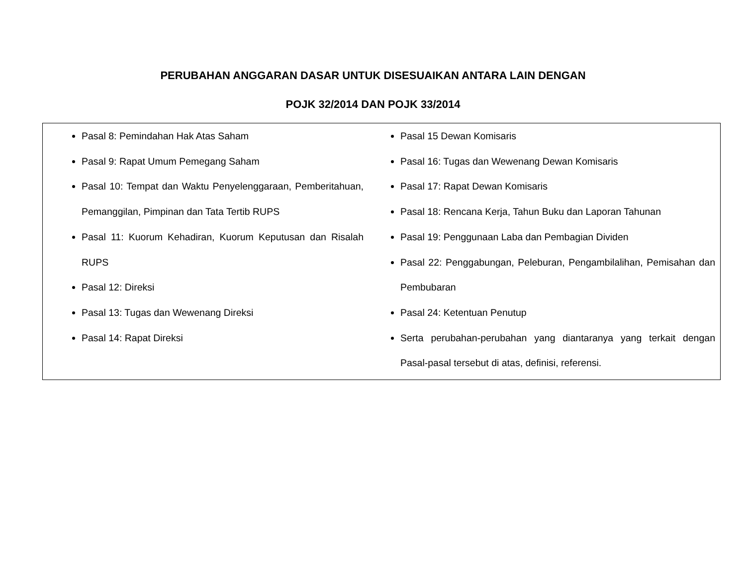PERUBAHAN ANGGARAN DASAR UNTUK DISESUAIKAN ANTARA LAIN DENGAN
POJK 32/2014 DAN POJK 33/2014
| Pasal 8: Pemindahan Hak Atas Saham Pasal 9: Rapat Umum Pemegang Saham Pasal 10: Tempat dan Waktu Penyelenggaraan, Pemberitahuan, Pemanggilan, Pimpinan dan Tata Tertib RUPS Pasal 11: Kuorum Kehadiran, Kuorum Keputusan dan Risalah RUPS Pasal 12: Direksi Pasal 13: Tugas dan Wewenang Direksi Pasal 14: Rapat Direksi | Pasal 15 Dewan Komisaris Pasal 16: Tugas dan Wewenang Dewan Komisaris Pasal 17: Rapat Dewan Komisaris Pasal 18: Rencana Kerja, Tahun Buku dan Laporan Tahunan Pasal 19: Penggunaan Laba dan Pembagian Dividen Pasal 22: Penggabungan, Peleburan, Pengambilalihan, Pemisahan dan Pembubaran Pasal 24: Ketentuan Penutup Serta perubahan-perubahan yang diantaranya yang terkait dengan Pasal-pasal tersebut di atas, definisi, referensi. |